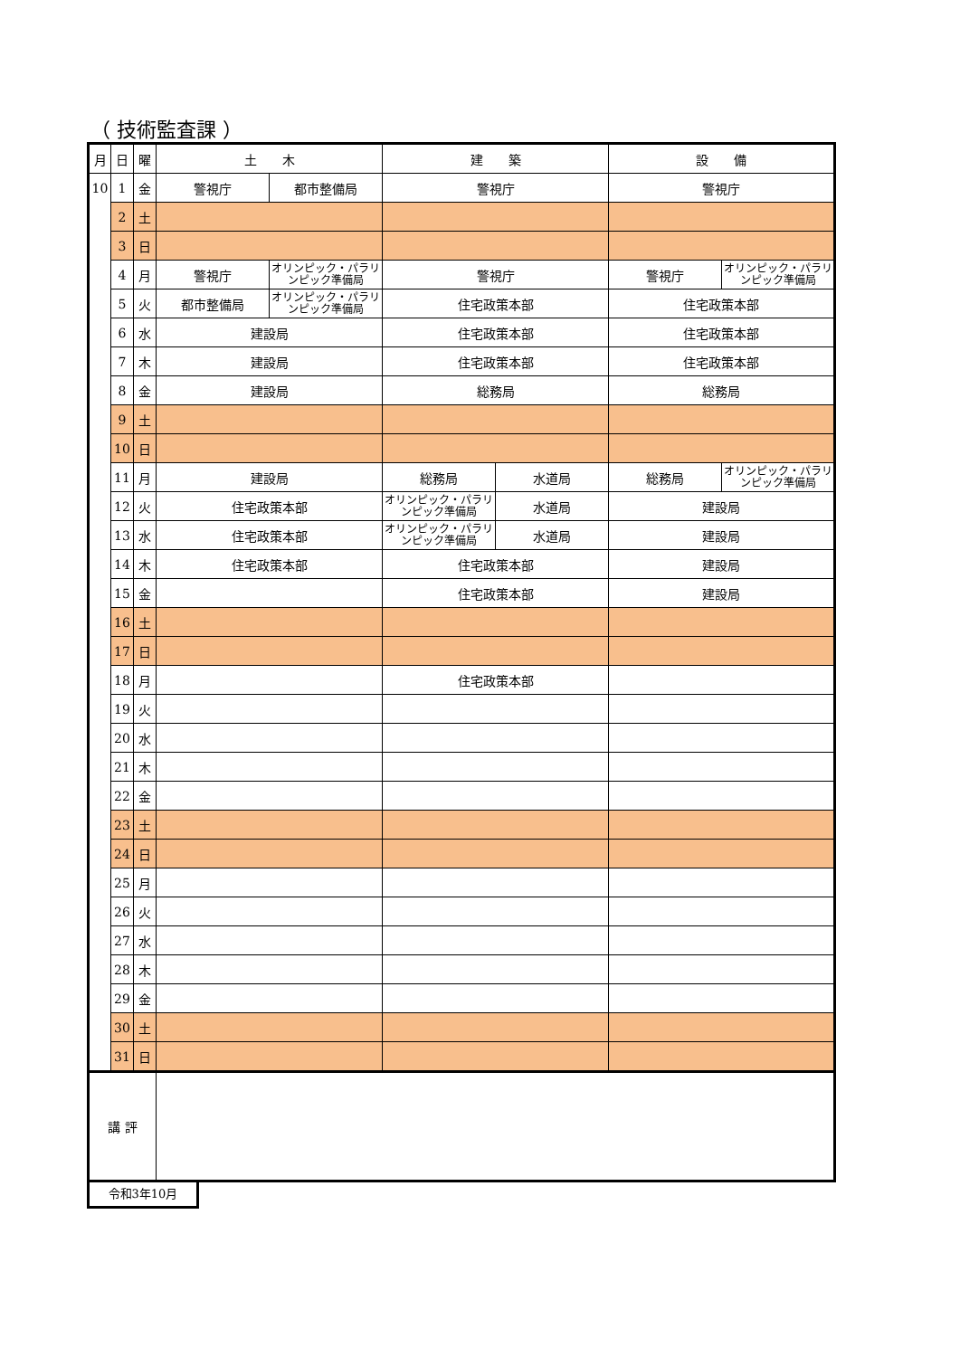（ 技術監査課 ）
| 月 | 日 | 曜 | 土 木 | | 建 築 | | 設 備 | |
| --- | --- | --- | --- | --- | --- | --- | --- | --- |
| 10 | 1 | 金 | 警視庁 | 都市整備局 | 警視庁 | | 警視庁 | |
| | 2 | 土 | | | | | | |
| | 3 | 日 | | | | | | |
| | 4 | 月 | 警視庁 | オリンピック・パラリンピック準備局 | 警視庁 | | 警視庁 | オリンピック・パラリンピック準備局 |
| | 5 | 火 | 都市整備局 | オリンピック・パラリンピック準備局 | 住宅政策本部 | | 住宅政策本部 | |
| | 6 | 水 | 建設局 | | 住宅政策本部 | | 住宅政策本部 | |
| | 7 | 木 | 建設局 | | 住宅政策本部 | | 住宅政策本部 | |
| | 8 | 金 | 建設局 | | 総務局 | | 総務局 | |
| | 9 | 土 | | | | | | |
| | 10 | 日 | | | | | | |
| | 11 | 月 | 建設局 | | 総務局 | 水道局 | 総務局 | オリンピック・パラリンピック準備局 |
| | 12 | 火 | 住宅政策本部 | | オリンピック・パラリンピック準備局 | 水道局 | 建設局 | |
| | 13 | 水 | 住宅政策本部 | | オリンピック・パラリンピック準備局 | 水道局 | 建設局 | |
| | 14 | 木 | 住宅政策本部 | | 住宅政策本部 | | 建設局 | |
| | 15 | 金 | | | 住宅政策本部 | | 建設局 | |
| | 16 | 土 | | | | | | |
| | 17 | 日 | | | | | | |
| | 18 | 月 | | | 住宅政策本部 | | | |
| | 19 | 火 | | | | | | |
| | 20 | 水 | | | | | | |
| | 21 | 木 | | | | | | |
| | 22 | 金 | | | | | | |
| | 23 | 土 | | | | | | |
| | 24 | 日 | | | | | | |
| | 25 | 月 | | | | | | |
| | 26 | 火 | | | | | | |
| | 27 | 水 | | | | | | |
| | 28 | 木 | | | | | | |
| | 29 | 金 | | | | | | |
| | 30 | 土 | | | | | | |
| | 31 | 日 | | | | | | |
| 講 評 | | | | | | | | |
令和3年10月